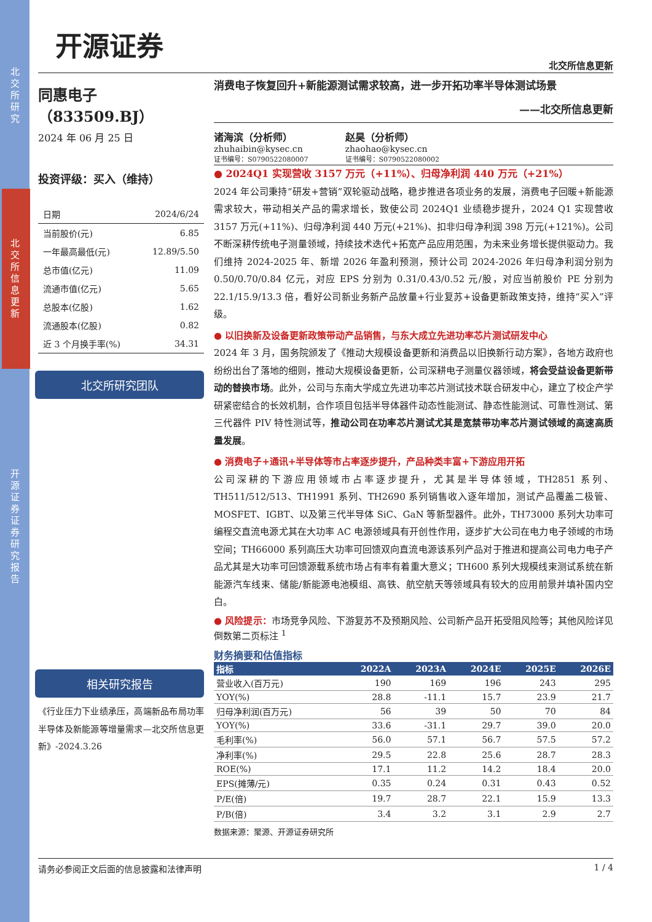北交所研究
北交所信息更新
开源证券 证券研究报告
开源证券
北交所信息更新
同惠电子（833509.BJ）
2024 年 06 月 25 日
投资评级：买入（维持）
| 日期 | 2024/6/24 |
| 当前股价(元) | 6.85 |
| 一年最高最低(元) | 12.89/5.50 |
| 总市值(亿元) | 11.09 |
| 流通市值(亿元) | 5.65 |
| 总股本(亿股) | 1.62 |
| 流通股本(亿股) | 0.82 |
| 近 3 个月换手率(%) | 34.31 |
北交所研究团队
相关研究报告
《行业压力下业绩承压，高端新品布局功率半导体及新能源等增量需求—北交所信息更新》-2024.3.26
消费电子恢复回升+新能源测试需求较高，进一步开拓功率半导体测试场景
——北交所信息更新
诸海滨（分析师）
zhuhaibin@kysec.cn
证书编号：S0790522080007
赵昊（分析师）
zhaohao@kysec.cn
证书编号：S0790522080002
● 2024Q1 实现营收 3157 万元（+11%）、归母净利润 440 万元（+21%）
2024 年公司秉持“研发+营销”双轮驱动战略，稳步推进各项业务的发展，消费电子回暖+新能源需求较大，带动相关产品的需求增长，致使公司 2024Q1 业绩稳步提升，2024 Q1 实现营收 3157 万元(+11%)、归母净利润 440 万元(+21%)、扣非归母净利润 398 万元(+121%)。公司不断深耕传统电子测量领域，持续技术迭代+拓宽产品应用范围，为未来业务增长提供驱动力。我们维持 2024-2025 年、新增 2026 年盈利预测，预计公司 2024-2026 年归母净利润分别为 0.50/0.70/0.84 亿元，对应 EPS 分别为 0.31/0.43/0.52 元/股，对应当前股价 PE 分别为 22.1/15.9/13.3 倍，看好公司新业务新产品放量+行业复苏+设备更新政策支持，维持“买入”评级。
● 以旧换新及设备更新政策带动产品销售，与东大成立先进功率芯片测试研发中心
2024 年 3 月，国务院颁发了《推动大规模设备更新和消费品以旧换新行动方案》，各地方政府也纷纷出台了落地的细则，推动大规模设备更新，公司深耕电子测量仪器领域，将会受益设备更新带动的替换市场。此外，公司与东南大学成立先进功率芯片测试技术联合研发中心，建立了校企产学研紧密结合的长效机制，合作项目包括半导体器件动态性能测试、静态性能测试、可靠性测试、第三代器件 PIV 特性测试等，推动公司在功率芯片测试尤其是宽禁带功率芯片测试领域的高速高质量发展。
● 消费电子+通讯+半导体等市占率逐步提升，产品种类丰富+下游应用开拓
公司深耕的下游应用领域市占率逐步提升，尤其是半导体领域，TH2851 系列、TH511/512/513、TH1991 系列、TH2690 系列销售收入逐年增加，测试产品覆盖二极管、MOSFET、IGBT、以及第三代半导体 SiC、GaN 等新型器件。此外，TH73000 系列大功率可编程交直流电源尤其在大功率 AC 电源领域具有开创性作用，逐步扩大公司在电力电子领域的市场空间；TH66000 系列高压大功率可回馈双向直流电源该系列产品对于推进和提高公司电力电子产品尤其是大功率可回馈源载系统市场占有率有着重大意义；TH600 系列大规模线束测试系统在新能源汽车线束、储能/新能源电池模组、高铁、航空航天等领域具有较大的应用前景并填补国内空白。
● 风险提示：市场竞争风险、下游复苏不及预期风险、公司新产品开拓受阻风险等；其他风险详见倒数第二页标注 <sup>1</sup>
财务摘要和估值指标
| 指标 | 2022A | 2023A | 2024E | 2025E | 2026E |
| --- | --- | --- | --- | --- | --- |
| 营业收入(百万元) | 190 | 169 | 196 | 243 | 295 |
| YOY(%) | 28.8 | -11.1 | 15.7 | 23.9 | 21.7 |
| 归母净利润(百万元) | 56 | 39 | 50 | 70 | 84 |
| YOY(%) | 33.6 | -31.1 | 29.7 | 39.0 | 20.0 |
| 毛利率(%) | 56.0 | 57.1 | 56.7 | 57.5 | 57.2 |
| 净利率(%) | 29.5 | 22.8 | 25.6 | 28.7 | 28.3 |
| ROE(%) | 17.1 | 11.2 | 14.2 | 18.4 | 20.0 |
| EPS(摊薄/元) | 0.35 | 0.24 | 0.31 | 0.43 | 0.52 |
| P/E(倍) | 19.7 | 28.7 | 22.1 | 15.9 | 13.3 |
| P/B(倍) | 3.4 | 3.2 | 3.1 | 2.9 | 2.7 |
数据来源：聚源、开源证券研究所
请务必参阅正文后面的信息披露和法律声明 1 / 4